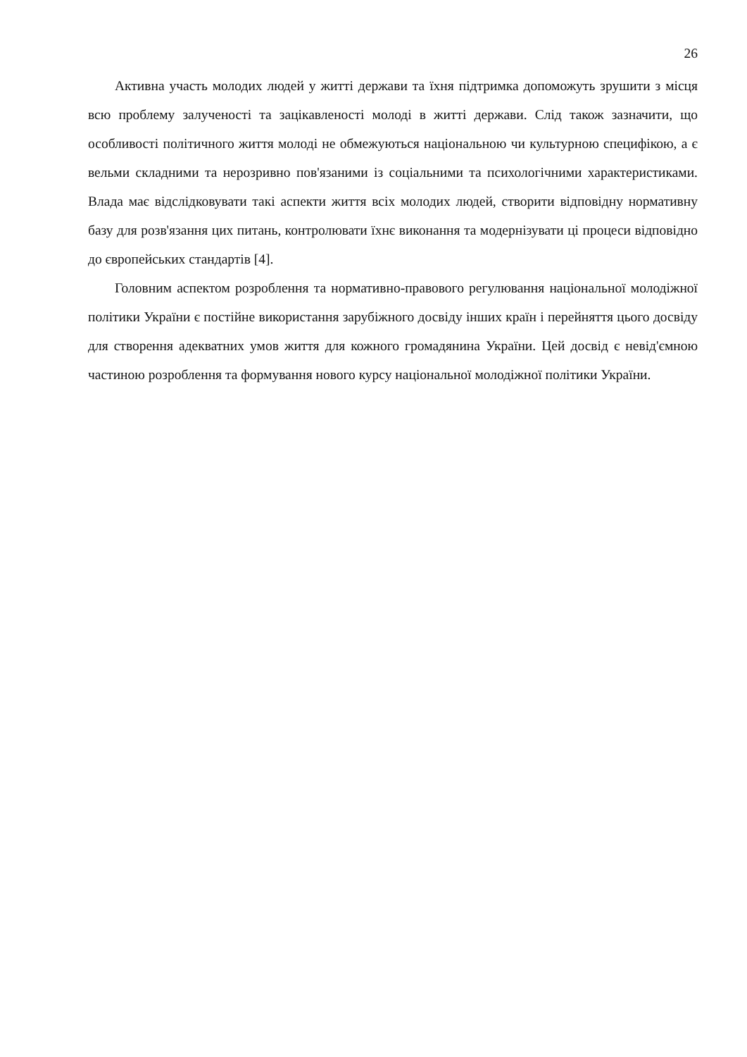26
Активна участь молодих людей у житті держави та їхня підтримка допоможуть зрушити з місця всю проблему залученості та зацікавленості молоді в житті держави. Слід також зазначити, що особливості політичного життя молоді не обмежуються національною чи культурною специфікою, а є вельми складними та нерозривно пов'язаними із соціальними та психологічними характеристиками. Влада має відслідковувати такі аспекти життя всіх молодих людей, створити відповідну нормативну базу для розв'язання цих питань, контролювати їхнє виконання та модернізувати ці процеси відповідно до європейських стандартів [4].
Головним аспектом розроблення та нормативно-правового регулювання національної молодіжної політики України є постійне використання зарубіжного досвіду інших країн і перейняття цього досвіду для створення адекватних умов життя для кожного громадянина України. Цей досвід є невід'ємною частиною розроблення та формування нового курсу національної молодіжної політики України.